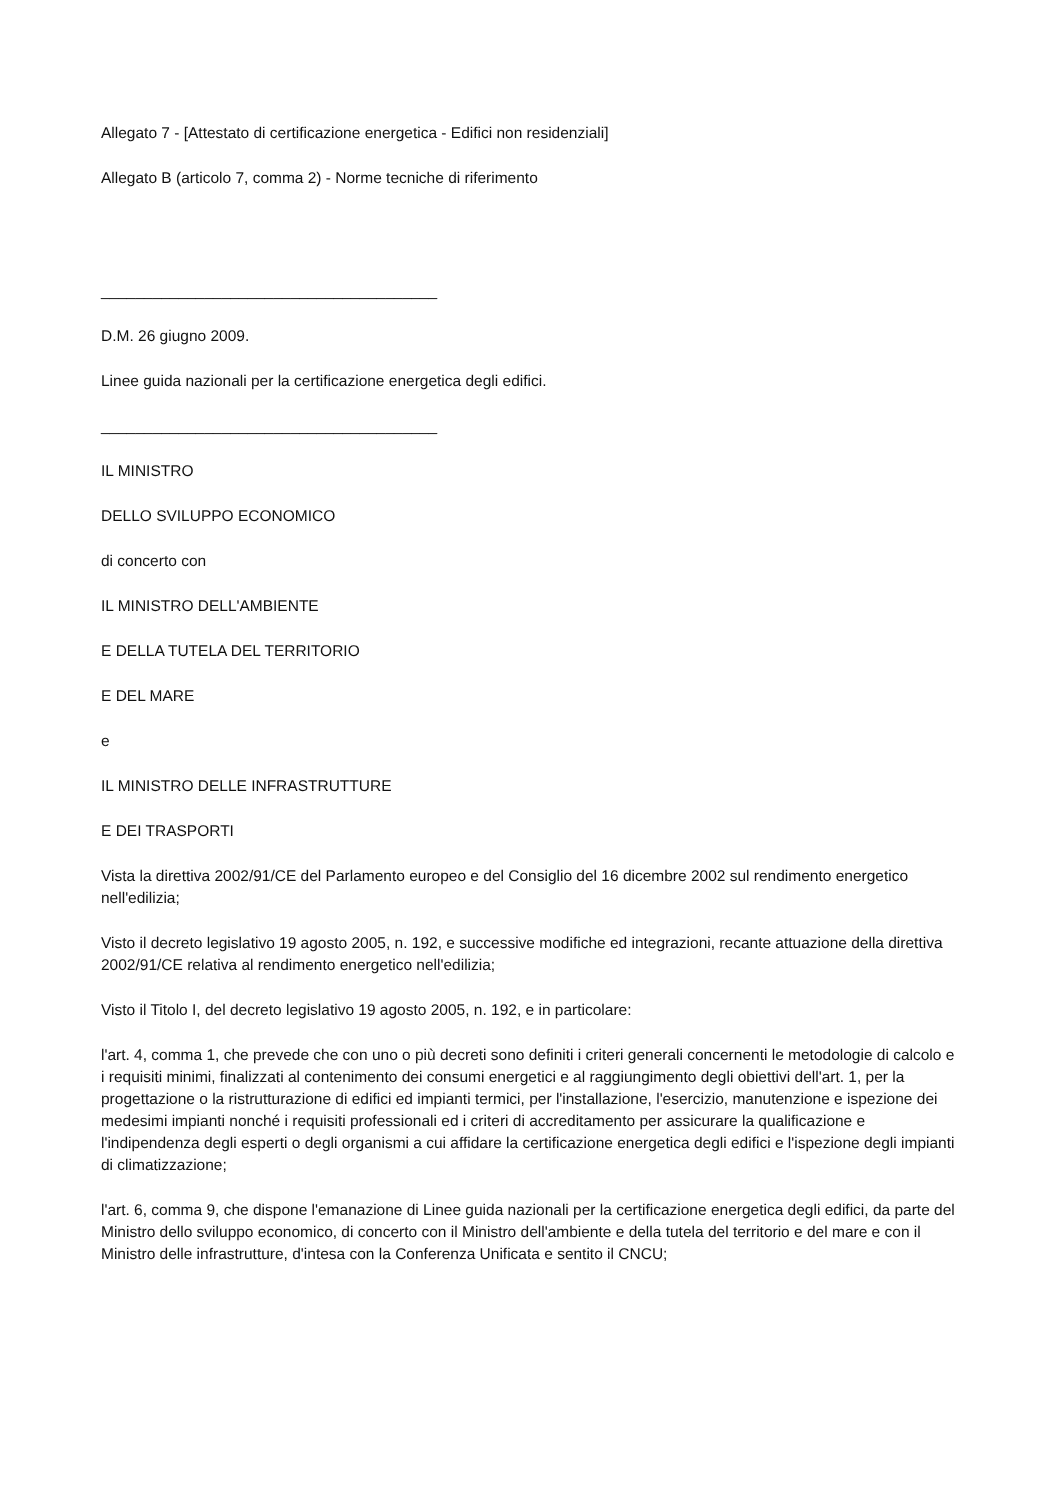Allegato 7 - [Attestato di certificazione energetica - Edifici non residenziali]
Allegato B (articolo 7, comma 2) - Norme tecniche di riferimento
_______________________________________
D.M. 26 giugno 2009.
Linee guida nazionali per la certificazione energetica degli edifici.
_______________________________________
IL MINISTRO
DELLO SVILUPPO ECONOMICO
di concerto con
IL MINISTRO DELL'AMBIENTE
E DELLA TUTELA DEL TERRITORIO
E DEL MARE
e
IL MINISTRO DELLE INFRASTRUTTURE
E DEI TRASPORTI
Vista la direttiva 2002/91/CE del Parlamento europeo e del Consiglio del 16 dicembre 2002 sul rendimento energetico nell'edilizia;
Visto il decreto legislativo 19 agosto 2005, n. 192, e successive modifiche ed integrazioni, recante attuazione della direttiva 2002/91/CE relativa al rendimento energetico nell'edilizia;
Visto il Titolo I, del decreto legislativo 19 agosto 2005, n. 192, e in particolare:
l'art. 4, comma 1, che prevede che con uno o più decreti sono definiti i criteri generali concernenti le metodologie di calcolo e i requisiti minimi, finalizzati al contenimento dei consumi energetici e al raggiungimento degli obiettivi dell'art. 1, per la progettazione o la ristrutturazione di edifici ed impianti termici, per l'installazione, l'esercizio, manutenzione e ispezione dei medesimi impianti nonché i requisiti professionali ed i criteri di accreditamento per assicurare la qualificazione e l'indipendenza degli esperti o degli organismi a cui affidare la certificazione energetica degli edifici e l'ispezione degli impianti di climatizzazione;
l'art. 6, comma 9, che dispone l'emanazione di Linee guida nazionali per la certificazione energetica degli edifici, da parte del Ministro dello sviluppo economico, di concerto con il Ministro dell'ambiente e della tutela del territorio e del mare e con il Ministro delle infrastrutture, d'intesa con la Conferenza Unificata e sentito il CNCU;